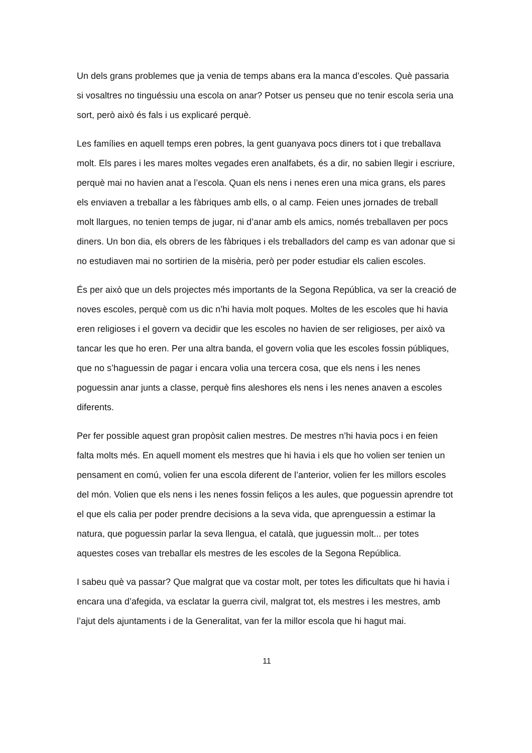Un dels grans problemes que ja venia de temps abans era la manca d’escoles. Què passaria si vosaltres no tinguéssiu una escola on anar? Potser us penseu que no tenir escola seria una sort, però això és fals i us explicaré perquè.
Les famílies en aquell temps eren pobres, la gent guanyava pocs diners tot i que treballava molt. Els pares i les mares moltes vegades eren analfabets, és a dir, no sabien llegir i escriure, perquè mai no havien anat a l’escola. Quan els nens i nenes eren una mica grans, els pares els enviaven a treballar a les fàbriques amb ells, o al camp. Feien unes jornades de treball molt llargues, no tenien temps de jugar, ni d’anar amb els amics, només treballaven per pocs diners. Un bon dia, els obrers de les fàbriques i els treballadors del camp es van adonar que si no estudiaven mai no sortirien de la misèria, però per poder estudiar els calien escoles.
És per això que un dels projectes més importants de la Segona República, va ser la creació de noves escoles, perquè com us dic n’hi havia molt poques. Moltes de les escoles que hi havia eren religioses i el govern va decidir que les escoles no havien de ser religioses, per això va tancar les que ho eren. Per una altra banda, el govern volia que les escoles fossin públiques, que no s’haguessin de pagar i encara volia una tercera cosa, que els nens i les nenes poguessin anar junts a classe, perquè fins aleshores els nens i les nenes anaven a escoles diferents.
Per fer possible aquest gran propòsit calien mestres. De mestres n’hi havia pocs i en feien falta molts més. En aquell moment els mestres que hi havia i els que ho volien ser tenien un pensament en comú, volien fer una escola diferent de l’anterior, volien fer les millors escoles del món. Volien que els nens i les nenes fossin feliços a les aules, que poguessin aprendre tot el que els calia per poder prendre decisions a la seva vida, que aprenguessin a estimar la natura, que poguessin parlar la seva llengua, el català, que juguessin molt... per totes aquestes coses van treballar els mestres de les escoles de la Segona República.
I sabeu què va passar? Que malgrat que va costar molt, per totes les dificultats que hi havia i encara una d’afegida, va esclatar la guerra civil, malgrat tot, els mestres i les mestres, amb l’ajut dels ajuntaments i de la Generalitat, van fer la millor escola que hi hagut mai.
11